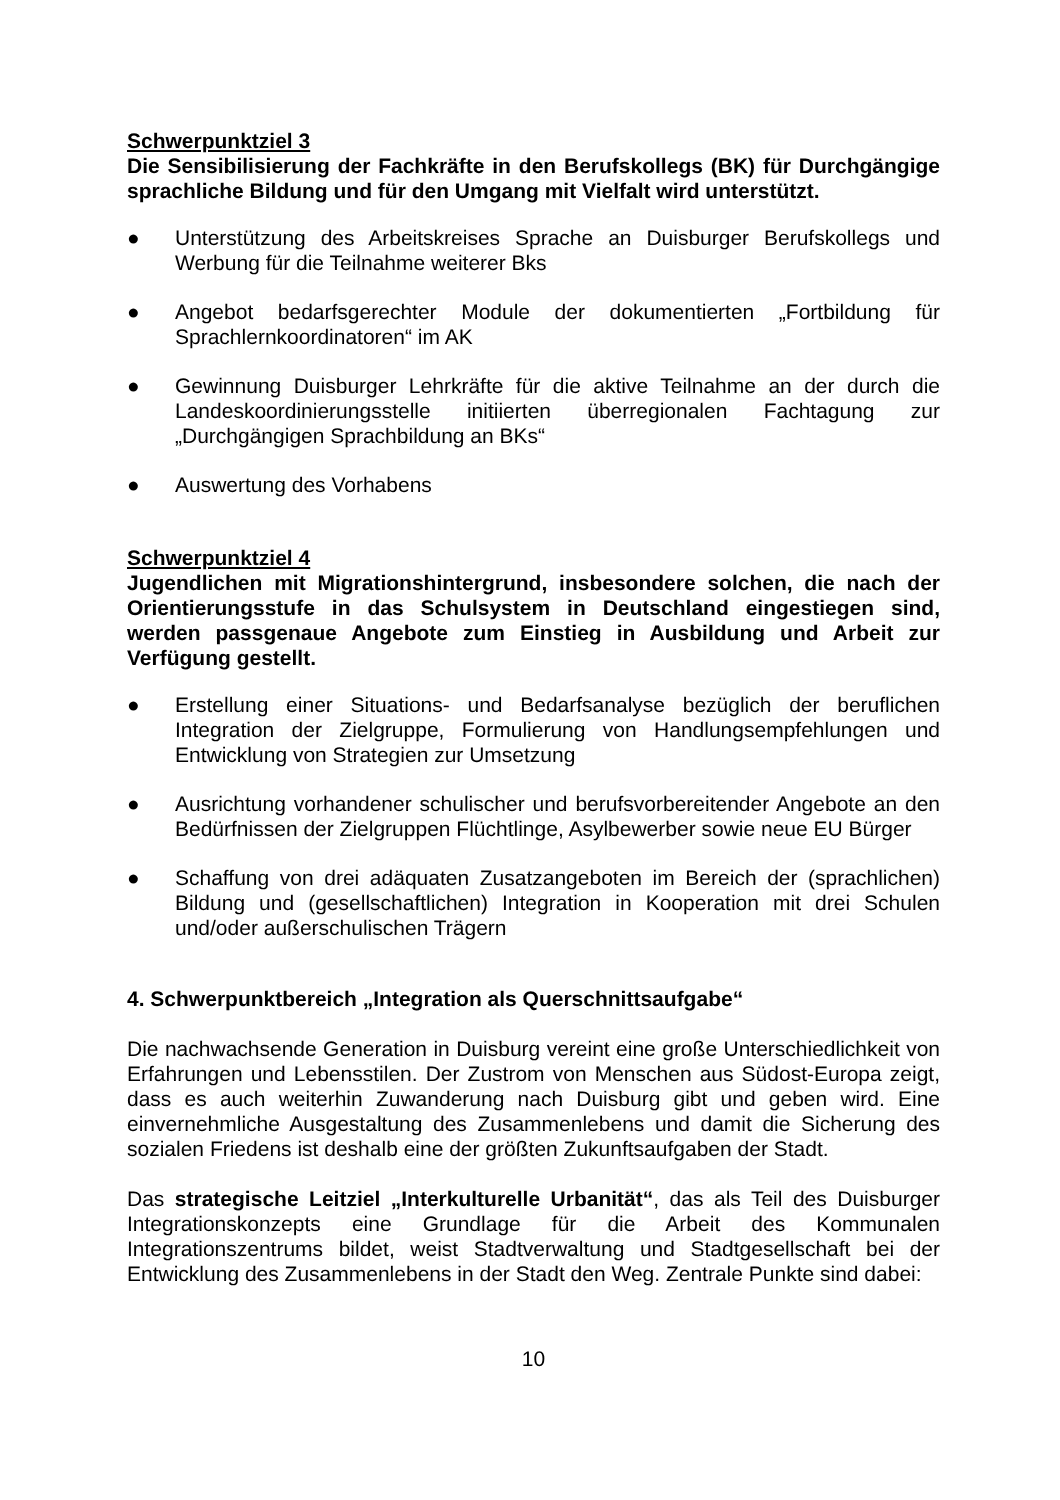Schwerpunktziel 3
Die Sensibilisierung der Fachkräfte in den Berufskollegs (BK) für Durchgängige sprachliche Bildung und für den Umgang mit Vielfalt wird unterstützt.
● Unterstützung des Arbeitskreises Sprache an Duisburger Berufskollegs und Werbung für die Teilnahme weiterer Bks
● Angebot bedarfsgerechter Module der dokumentierten „Fortbildung für Sprachlernkoordinatoren“ im AK
● Gewinnung Duisburger Lehrkräfte für die aktive Teilnahme an der durch die Landeskoordinierungsstelle initiierten überregionalen Fachtagung zur „Durchgängigen Sprachbildung an BKs“
● Auswertung des Vorhabens
Schwerpunktziel 4
Jugendlichen mit Migrationshintergrund, insbesondere solchen, die nach der Orientierungsstufe in das Schulsystem in Deutschland eingestiegen sind, werden passgenaue Angebote zum Einstieg in Ausbildung und Arbeit zur Verfügung gestellt.
● Erstellung einer Situations- und Bedarfsanalyse bezüglich der beruflichen Integration der Zielgruppe, Formulierung von Handlungsempfehlungen und Entwicklung von Strategien zur Umsetzung
● Ausrichtung vorhandener schulischer und berufsvorbereitender Angebote an den Bedürfnissen der Zielgruppen Flüchtlinge, Asylbewerber sowie neue EU Bürger
● Schaffung von drei adäquaten Zusatzangeboten im Bereich der (sprachlichen) Bildung und (gesellschaftlichen) Integration in Kooperation mit drei Schulen und/oder außerschulischen Trägern
4. Schwerpunktbereich „Integration als Querschnittsaufgabe“
Die nachwachsende Generation in Duisburg vereint eine große Unterschiedlichkeit von Erfahrungen und Lebensstilen. Der Zustrom von Menschen aus Südost-Europa zeigt, dass es auch weiterhin Zuwanderung nach Duisburg gibt und geben wird. Eine einvernehmliche Ausgestaltung des Zusammenlebens und damit die Sicherung des sozialen Friedens ist deshalb eine der größten Zukunftsaufgaben der Stadt.
Das strategische Leitziel „Interkulturelle Urbanität“, das als Teil des Duisburger Integrationskonzepts eine Grundlage für die Arbeit des Kommunalen Integrationszentrums bildet, weist Stadtverwaltung und Stadtgesellschaft bei der Entwicklung des Zusammenlebens in der Stadt den Weg. Zentrale Punkte sind dabei:
10